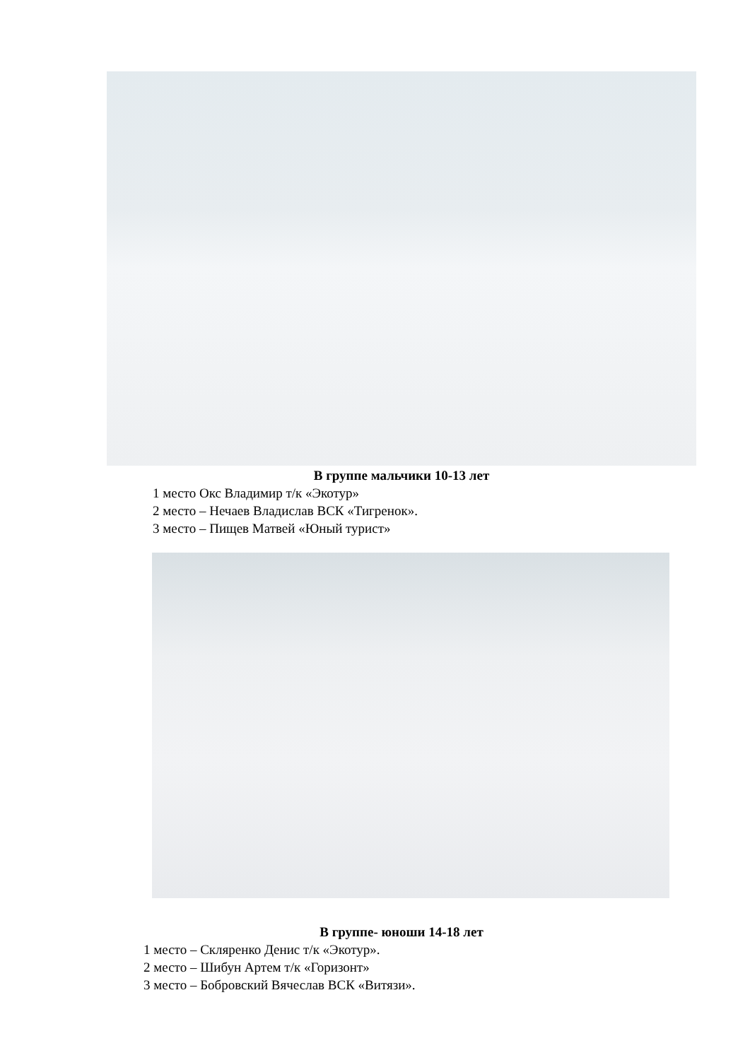В группе мальчики 10-13 лет
1 место Окс Владимир т/к «Экотур»
2 место – Нечаев Владислав ВСК «Тигренок».
3 место – Пищев Матвей «Юный турист»
В группе- юноши 14-18 лет
1 место – Скляренко Денис т/к «Экотур».
2 место – Шибун Артем т/к «Горизонт»
3 место – Бобровский Вячеслав ВСК «Витязи».